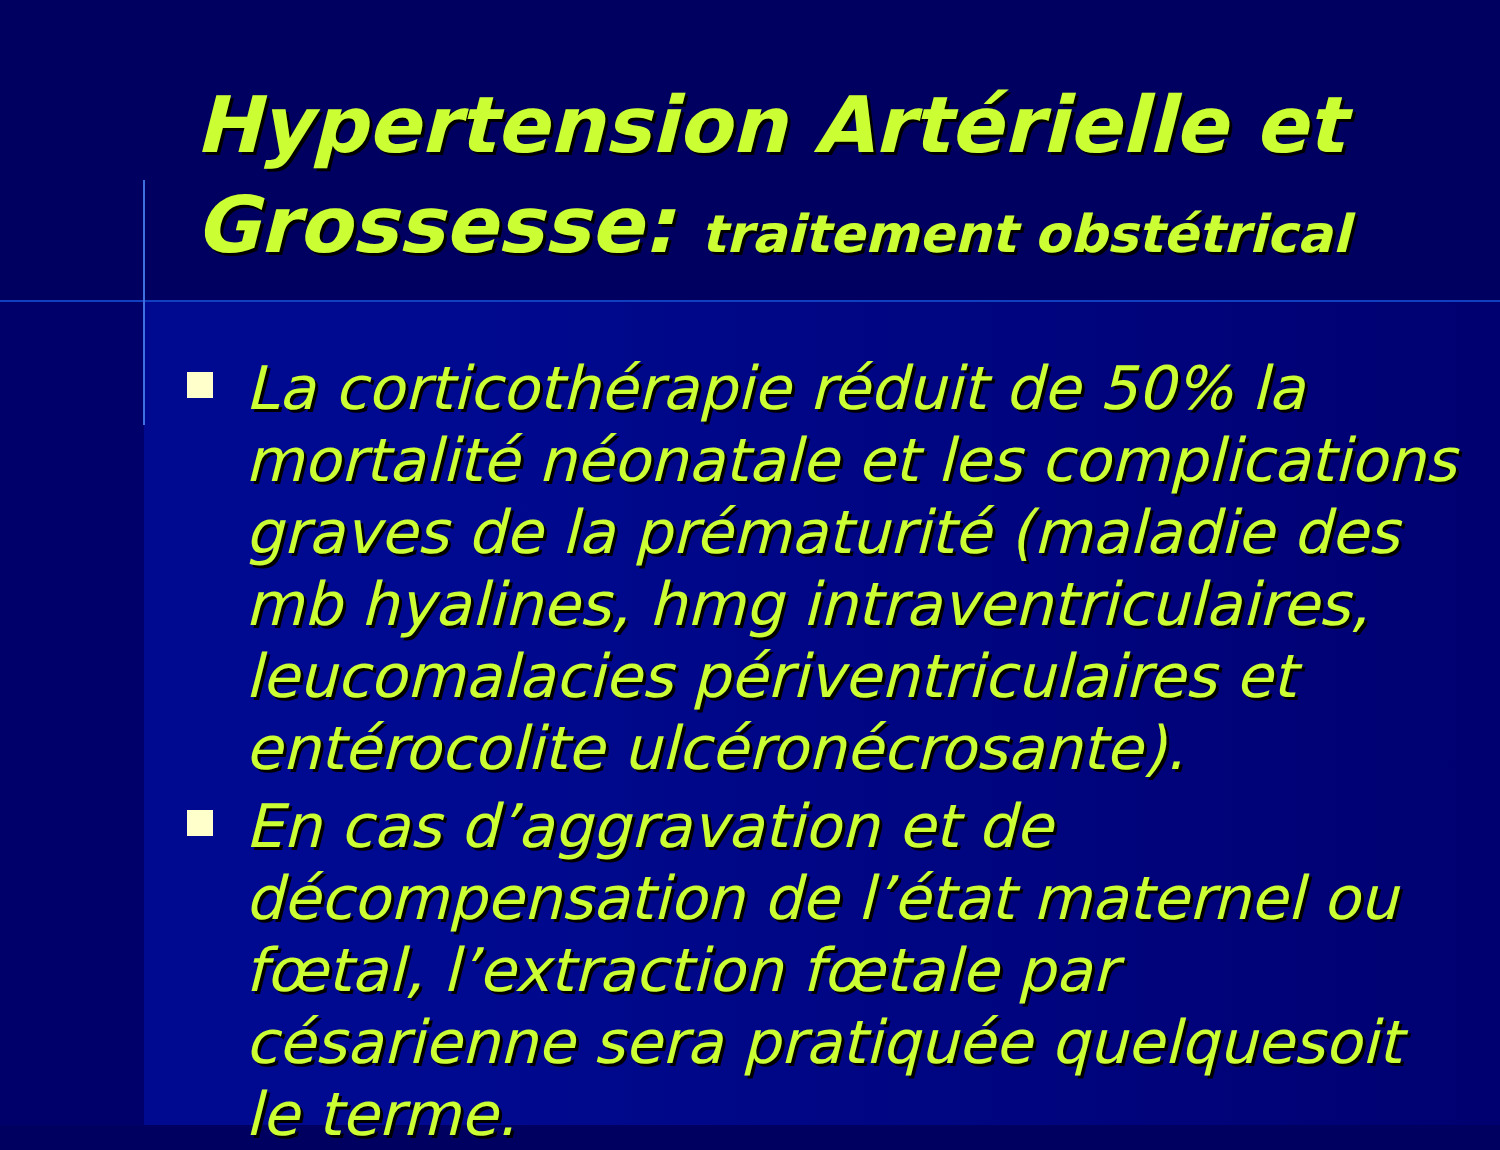Hypertension Artérielle et Grossesse: traitement obstétrical
La corticothérapie réduit de 50% la mortalité néonatale et les complications graves de la prématurité (maladie des mb hyalines, hmg intraventriculaires, leucomalacies périventriculaires et entérocolite ulcéronécrosante).
En cas d’aggravation et de décompensation de l’état maternel ou fœtal, l’extraction fœtale par césarienne sera pratiquée quelquesoit le terme.